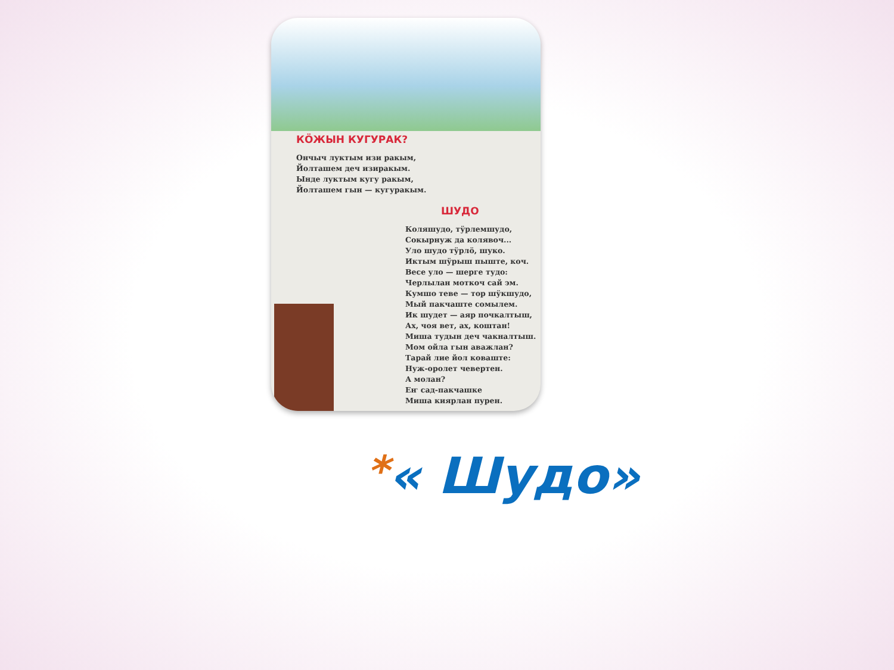КӦЖЫН КУГУРАК?
Ончыч луктым изи ракым,
Йолташем деч изиракым.
Ынде луктым кугу ракым,
Йолташем гын — кугуракым.
ШУДО
Коляшудо, тӱрлемшудо,
Сокырнуж да колявоч...
Уло шудо тӱрлӧ, шуко.
Иктым шӱрыш пыште, коч.
Весе уло — шерге тудо:
Черлылан моткоч сай эм.
Кумшо теве — тор шӱкшудо,
Мый пакчаште сомылем.
Ик шудет — аяр почкалтыш,
Ах, чоя вет, ах, коштан!
Миша тудын деч чакналтыш.
Мом ойла гын аважлан?
Тарай лие йол коваште:
Нуж-оролет чевертен.
А молан?
Еҥ сад-пакчашке
Миша киярлан пурен.
*« Шудо»